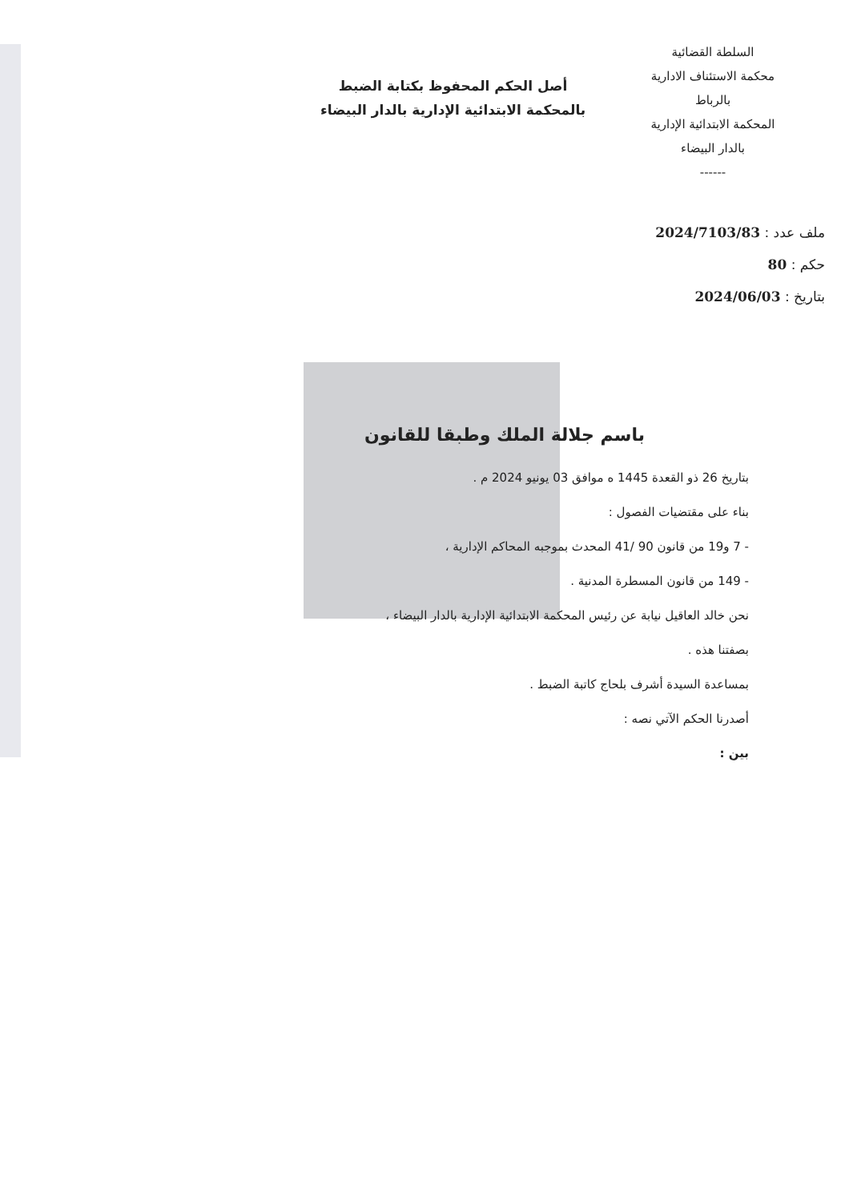السلطة القضائية
محكمة الاستئناف الادارية
بالرباط
المحكمة الابتدائية الإدارية
بالدار البيضاء
------
أصل الحكم المحفوظ بكتابة الضبط
بالمحكمة الابتدائية الإدارية بالدار البيضاء
ملف عدد : 2024/7103/83
حكم : 80
بتاريخ : 2024/06/03
باسم جلالة الملك وطبقا للقانون
بتاريخ 26 ذو القعدة 1445 ه موافق 03 يونيو 2024 م .
بناء على مقتضيات الفصول :
- 7 و19 من قانون 90 /41 المحدث بموجبه المحاكم الإدارية ،
- 149 من قانون المسطرة المدنية .
نحن خالد العاقيل نيابة عن رئيس المحكمة الابتدائية الإدارية بالدار البيضاء ،
بصفتنا هذه .
بمساعدة السيدة أشرف بلحاج كاتبة الضبط .
أصدرنا الحكم الآتي نصه :
بين :